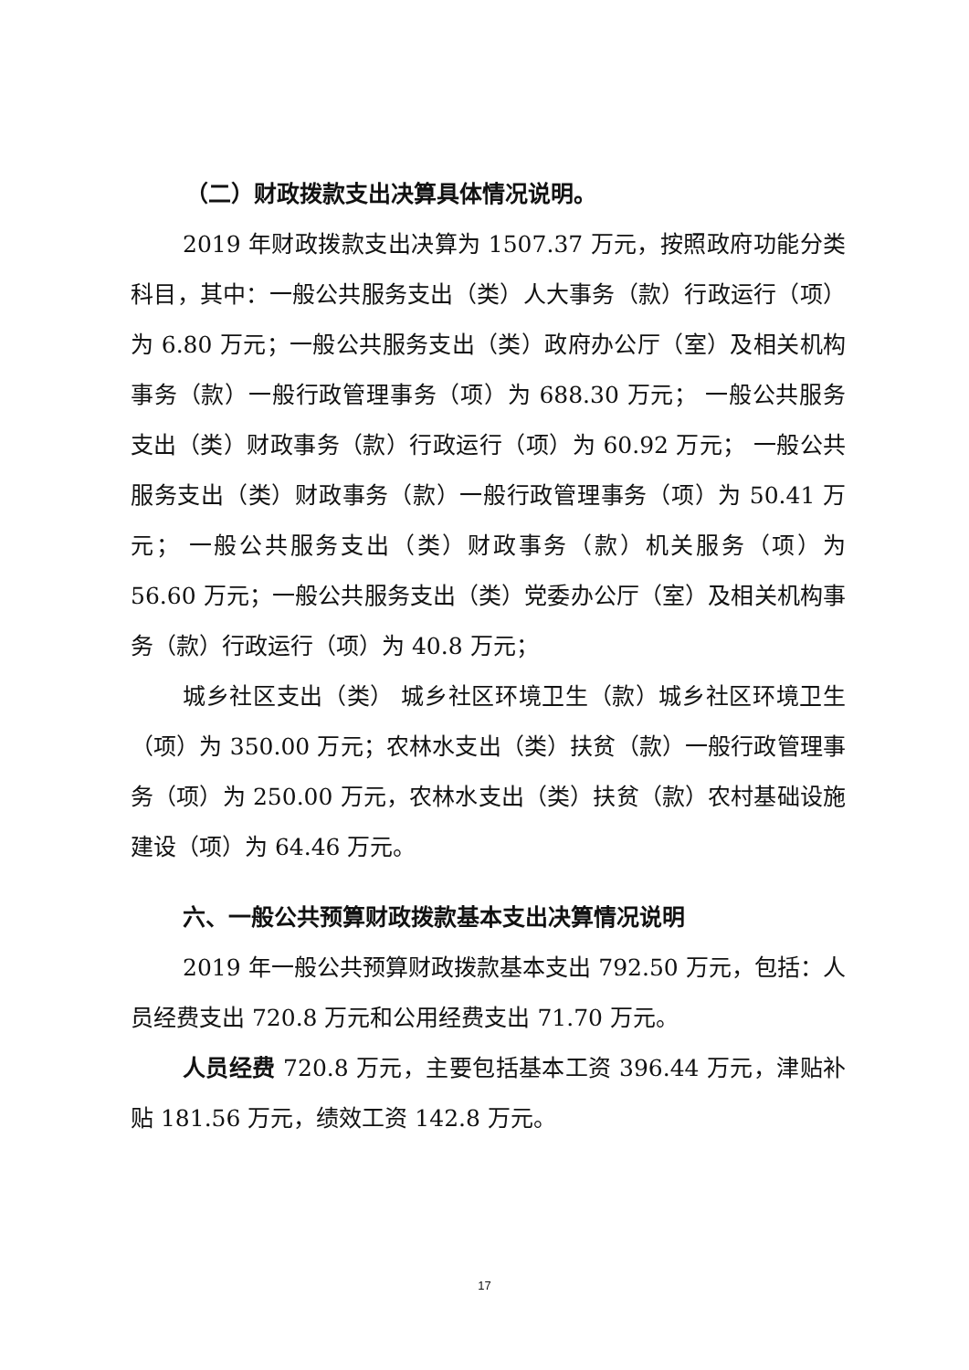（二）财政拨款支出决算具体情况说明。
2019 年财政拨款支出决算为 1507.37 万元，按照政府功能分类科目，其中：一般公共服务支出（类）人大事务（款）行政运行（项）为 6.80 万元；一般公共服务支出（类）政府办公厅（室）及相关机构事务（款）一般行政管理事务（项）为 688.30 万元； 一般公共服务支出（类）财政事务（款）行政运行（项）为 60.92 万元； 一般公共服务支出（类）财政事务（款）一般行政管理事务（项）为 50.41 万元； 一般公共服务支出（类）财政事务（款）机关服务（项）为 56.60 万元；一般公共服务支出（类）党委办公厅（室）及相关机构事务（款）行政运行（项）为 40.8 万元；
城乡社区支出（类） 城乡社区环境卫生（款）城乡社区环境卫生（项）为 350.00 万元；农林水支出（类）扶贫（款）一般行政管理事务（项）为 250.00 万元，农林水支出（类）扶贫（款）农村基础设施建设（项）为 64.46 万元。
六、一般公共预算财政拨款基本支出决算情况说明
2019 年一般公共预算财政拨款基本支出 792.50 万元，包括：人员经费支出 720.8 万元和公用经费支出 71.70 万元。
人员经费 720.8 万元，主要包括基本工资 396.44 万元，津贴补贴 181.56 万元，绩效工资 142.8 万元。
17